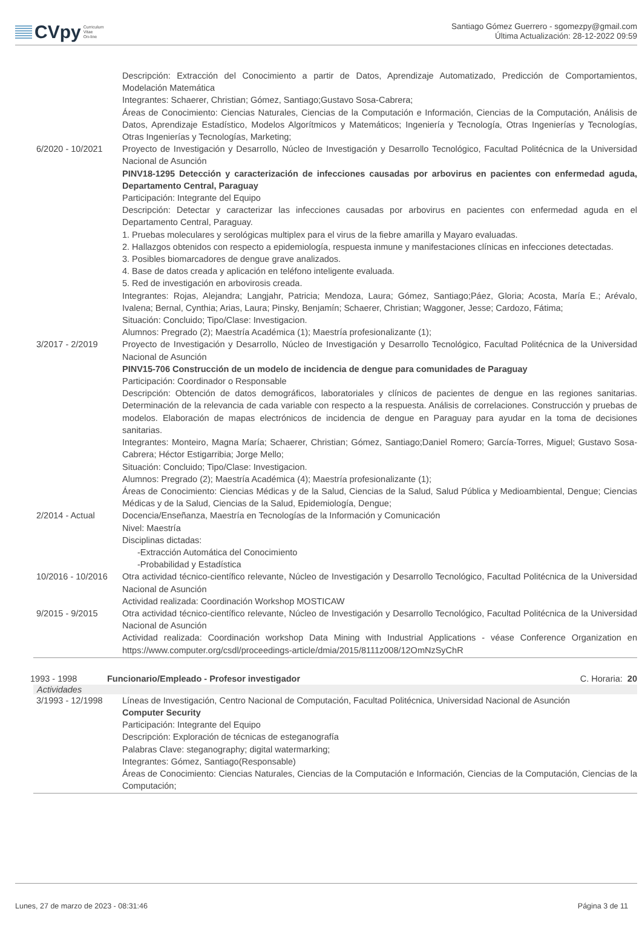CVpy Curriculum
Vitae
On-line
Santiago Gómez Guerrero - sgomezpy@gmail.com
Última Actualización: 28-12-2022 09:59
Descripción: Extracción del Conocimiento a partir de Datos, Aprendizaje Automatizado, Predicción de Comportamientos, Modelación Matemática
Integrantes: Schaerer, Christian; Gómez, Santiago;Gustavo Sosa-Cabrera;
Áreas de Conocimiento: Ciencias Naturales, Ciencias de la Computación e Información, Ciencias de la Computación, Análisis de Datos, Aprendizaje Estadístico, Modelos Algorítmicos y Matemáticos; Ingeniería y Tecnología, Otras Ingenierías y Tecnologías, Otras Ingenierías y Tecnologías, Marketing;
6/2020 - 10/2021 Proyecto de Investigación y Desarrollo, Núcleo de Investigación y Desarrollo Tecnológico, Facultad Politécnica de la Universidad Nacional de Asunción
PINV18-1295 Detección y caracterización de infecciones causadas por arbovirus en pacientes con enfermedad aguda, Departamento Central, Paraguay
Participación: Integrante del Equipo
Descripción: Detectar y caracterizar las infecciones causadas por arbovirus en pacientes con enfermedad aguda en el Departamento Central, Paraguay.
1. Pruebas moleculares y serológicas multiplex para el virus de la fiebre amarilla y Mayaro evaluadas.
2. Hallazgos obtenidos con respecto a epidemiología, respuesta inmune y manifestaciones clínicas en infecciones detectadas.
3. Posibles biomarcadores de dengue grave analizados.
4. Base de datos creada y aplicación en teléfono inteligente evaluada.
5. Red de investigación en arbovirosis creada.
Integrantes: Rojas, Alejandra; Langjahr, Patricia; Mendoza, Laura; Gómez, Santiago;Páez, Gloria; Acosta, María E.; Arévalo, Ivalena; Bernal, Cynthia; Arias, Laura; Pinsky, Benjamín; Schaerer, Christian; Waggoner, Jesse; Cardozo, Fátima;
Situación: Concluido; Tipo/Clase: Investigacion.
Alumnos: Pregrado (2); Maestría Académica (1); Maestría profesionalizante (1);
3/2017 - 2/2019 Proyecto de Investigación y Desarrollo, Núcleo de Investigación y Desarrollo Tecnológico, Facultad Politécnica de la Universidad Nacional de Asunción
PINV15-706 Construcción de un modelo de incidencia de dengue para comunidades de Paraguay
Participación: Coordinador o Responsable
Descripción: Obtención de datos demográficos, laboratoriales y clínicos de pacientes de dengue en las regiones sanitarias. Determinación de la relevancia de cada variable con respecto a la respuesta. Análisis de correlaciones. Construcción y pruebas de modelos. Elaboración de mapas electrónicos de incidencia de dengue en Paraguay para ayudar en la toma de decisiones sanitarias.
Integrantes: Monteiro, Magna María; Schaerer, Christian; Gómez, Santiago;Daniel Romero; García-Torres, Miguel; Gustavo Sosa-Cabrera; Héctor Estigarribia; Jorge Mello;
Situación: Concluido; Tipo/Clase: Investigacion.
Alumnos: Pregrado (2); Maestría Académica (4); Maestría profesionalizante (1);
Áreas de Conocimiento: Ciencias Médicas y de la Salud, Ciencias de la Salud, Salud Pública y Medioambiental, Dengue; Ciencias Médicas y de la Salud, Ciencias de la Salud, Epidemiología, Dengue;
2/2014 - Actual Docencia/Enseñanza, Maestría en Tecnologías de la Información y Comunicación
Nivel: Maestría
Disciplinas dictadas:
-Extracción Automática del Conocimiento
-Probabilidad y Estadística
10/2016 - 10/2016
Otra actividad técnico-científico relevante, Núcleo de Investigación y Desarrollo Tecnológico, Facultad Politécnica de la Universidad Nacional de Asunción
Actividad realizada: Coordinación Workshop MOSTICAW
9/2015 - 9/2015 Otra actividad técnico-científico relevante, Núcleo de Investigación y Desarrollo Tecnológico, Facultad Politécnica de la Universidad Nacional de Asunción
Actividad realizada: Coordinación workshop Data Mining with Industrial Applications - véase Conference Organization en https://www.computer.org/csdl/proceedings-article/dmia/2015/8111z008/12OmNzSyChR
1993 - 1998 Funcionario/Empleado - Profesor investigador
C. Horaria: 20
Actividades
3/1993 - 12/1998 Líneas de Investigación, Centro Nacional de Computación, Facultad Politécnica, Universidad Nacional de Asunción
Computer Security
Participación: Integrante del Equipo
Descripción: Exploración de técnicas de esteganografía
Palabras Clave: steganography; digital watermarking;
Integrantes: Gómez, Santiago(Responsable)
Áreas de Conocimiento: Ciencias Naturales, Ciencias de la Computación e Información, Ciencias de la Computación, Ciencias de la Computación;
Lunes, 27 de marzo de 2023 - 08:31:46 Página 3 de 11